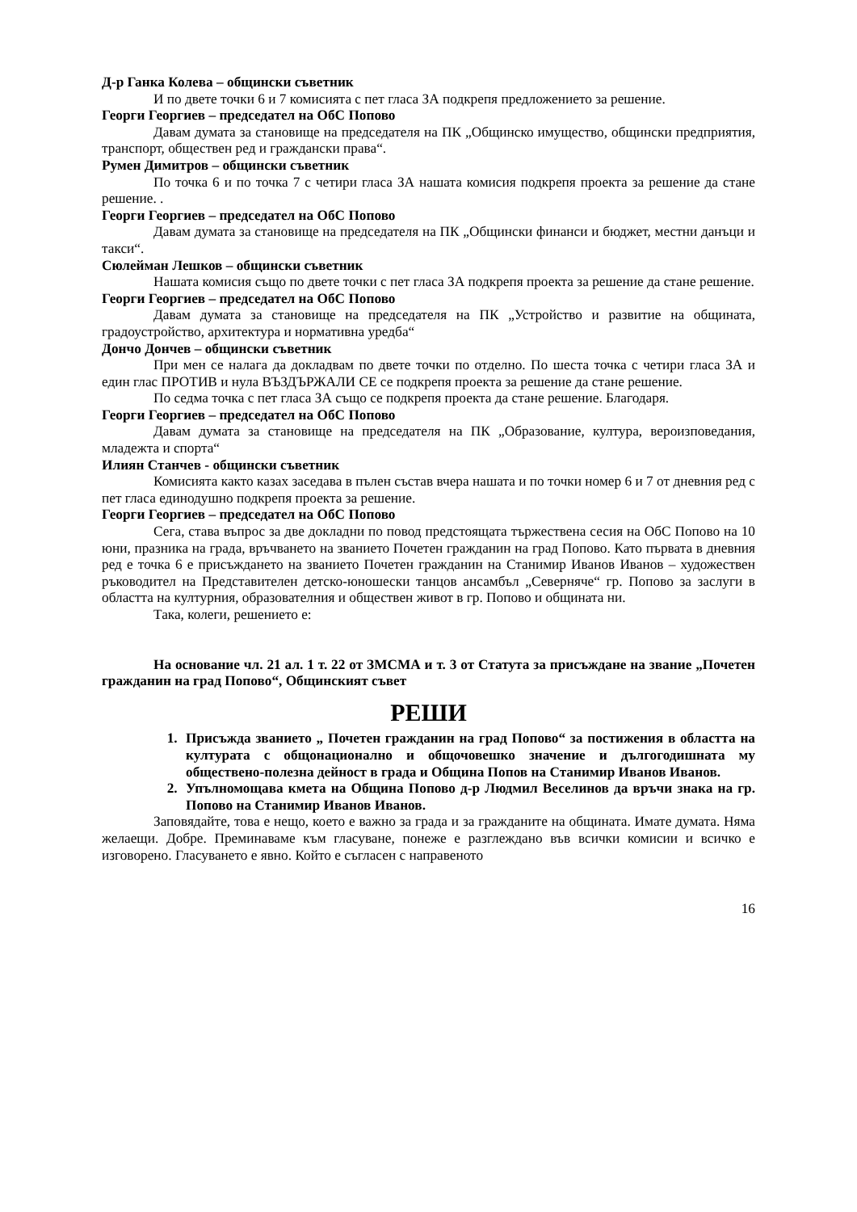Д-р Ганка Колева – общински съветник
И по двете точки 6 и 7 комисията с пет гласа ЗА подкрепя предложението за решение.
Георги Георгиев – председател на ОбС Попово
Давам думата за становище на председателя на ПК „Общинско имущество, общински предприятия, транспорт, обществен ред и граждански права“.
Румен Димитров – общински съветник
По точка 6 и по точка 7 с четири гласа ЗА нашата комисия подкрепя проекта за решение да стане решение. .
Георги Георгиев – председател на ОбС Попово
Давам думата за становище на председателя на ПК „Общински финанси и бюджет, местни данъци и такси“.
Сюлейман Лешков – общински съветник
Нашата комисия също по двете точки с пет гласа ЗА подкрепя проекта за решение да стане решение.
Георги Георгиев – председател на ОбС Попово
Давам думата за становище на председателя на ПК „Устройство и развитие на общината, градоустройство, архитектура и нормативна уредба“
Дончо Дончев – общински съветник
При мен се налага да докладвам по двете точки по отделно. По шеста точка с четири гласа ЗА и един глас ПРОТИВ и нула ВЪЗДЪРЖАЛИ СЕ се подкрепя проекта за решение да стане решение.
По седма точка с пет гласа ЗА също се подкрепя проекта да стане решение. Благодаря.
Георги Георгиев – председател на ОбС Попово
Давам думата за становище на председателя на ПК „Образование, култура, вероизповедания, младежта и спорта“
Илиян Станчев - общински съветник
Комисията както казах заседава в пълен състав вчера нашата и по точки номер 6 и 7 от дневния ред с пет гласа единодушно подкрепя проекта за решение.
Георги Георгиев – председател на ОбС Попово
Сега, става въпрос за две докладни по повод предстоящата тържествена сесия на ОбС Попово на 10 юни, празника на града, връчването на званието Почетен гражданин на град Попово. Като първата в дневния ред е точка 6 е присъждането на званието Почетен гражданин на Станимир Иванов Иванов – художествен ръководител на Представителен детско-юношески танцов ансамбъл „Северняче“ гр. Попово за заслуги в областта на културния, образователния и обществен живот в гр. Попово и общината ни.
Така, колеги, решението е:
На основание чл. 21 ал. 1 т. 22 от ЗМСМА и т. 3 от Статута за присъждане на звание „Почетен гражданин на град Попово“, Общинският съвет
РЕШИ
1. Присъжда званието „ Почетен гражданин на град Попово“ за постижения в областта на културата с общонационално и общочовешко значение и дългогодишната му обществено-полезна дейност в града и Община Попов на Станимир Иванов Иванов.
2. Упълномощава кмета на Община Попово д-р Людмил Веселинов да връчи знака на гр. Попово на Станимир Иванов Иванов.
Заповядайте, това е нещо, което е важно за града и за гражданите на общината. Имате думата. Няма желаещи. Добре. Преминаваме към гласуване, понеже е разглеждано във всички комисии и всичко е изговорено. Гласуването е явно. Който е съгласен с направеното
16